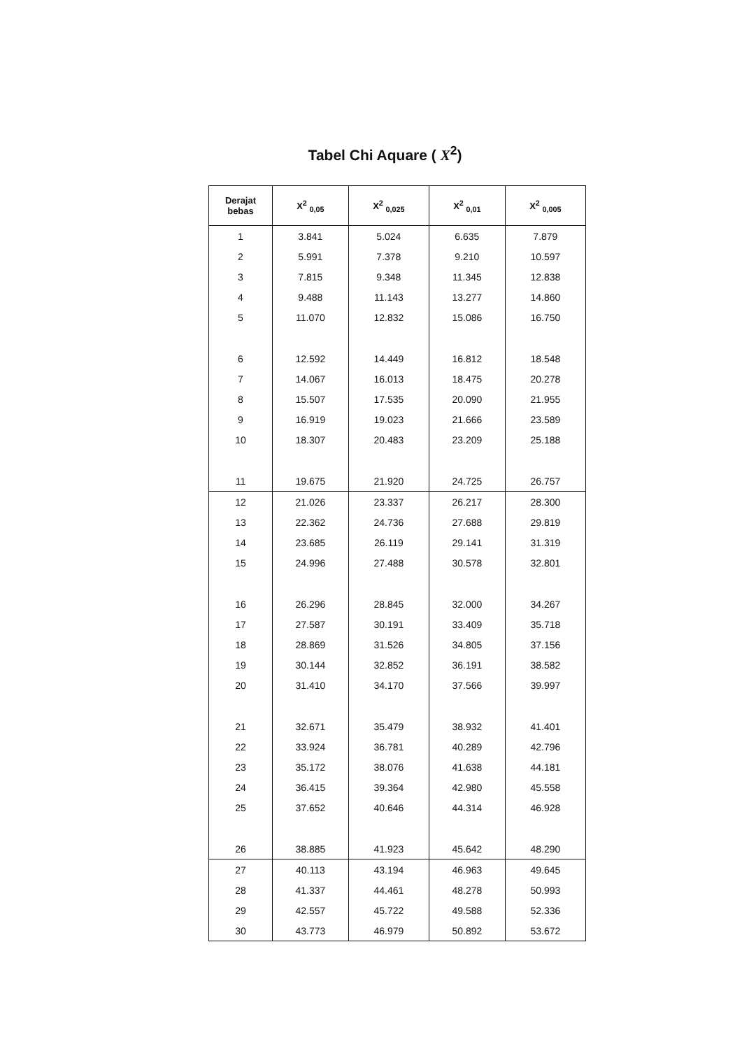Tabel Chi Aquare ( X<sup>2</sup>)
| Derajat bebas | X<sup>2</sup> <sub>0,05</sub> | X<sup>2</sup> <sub>0,025</sub> | X<sup>2</sup> <sub>0,01</sub> | X<sup>2</sup> <sub>0,005</sub> |
| --- | --- | --- | --- | --- |
| 1 | 3.841 | 5.024 | 6.635 | 7.879 |
| 2 | 5.991 | 7.378 | 9.210 | 10.597 |
| 3 | 7.815 | 9.348 | 11.345 | 12.838 |
| 4 | 9.488 | 11.143 | 13.277 | 14.860 |
| 5 | 11.070 | 12.832 | 15.086 | 16.750 |
| 6 | 12.592 | 14.449 | 16.812 | 18.548 |
| 7 | 14.067 | 16.013 | 18.475 | 20.278 |
| 8 | 15.507 | 17.535 | 20.090 | 21.955 |
| 9 | 16.919 | 19.023 | 21.666 | 23.589 |
| 10 | 18.307 | 20.483 | 23.209 | 25.188 |
| 11 | 19.675 | 21.920 | 24.725 | 26.757 |
| 12 | 21.026 | 23.337 | 26.217 | 28.300 |
| 13 | 22.362 | 24.736 | 27.688 | 29.819 |
| 14 | 23.685 | 26.119 | 29.141 | 31.319 |
| 15 | 24.996 | 27.488 | 30.578 | 32.801 |
| 16 | 26.296 | 28.845 | 32.000 | 34.267 |
| 17 | 27.587 | 30.191 | 33.409 | 35.718 |
| 18 | 28.869 | 31.526 | 34.805 | 37.156 |
| 19 | 30.144 | 32.852 | 36.191 | 38.582 |
| 20 | 31.410 | 34.170 | 37.566 | 39.997 |
| 21 | 32.671 | 35.479 | 38.932 | 41.401 |
| 22 | 33.924 | 36.781 | 40.289 | 42.796 |
| 23 | 35.172 | 38.076 | 41.638 | 44.181 |
| 24 | 36.415 | 39.364 | 42.980 | 45.558 |
| 25 | 37.652 | 40.646 | 44.314 | 46.928 |
| 26 | 38.885 | 41.923 | 45.642 | 48.290 |
| 27 | 40.113 | 43.194 | 46.963 | 49.645 |
| 28 | 41.337 | 44.461 | 48.278 | 50.993 |
| 29 | 42.557 | 45.722 | 49.588 | 52.336 |
| 30 | 43.773 | 46.979 | 50.892 | 53.672 |